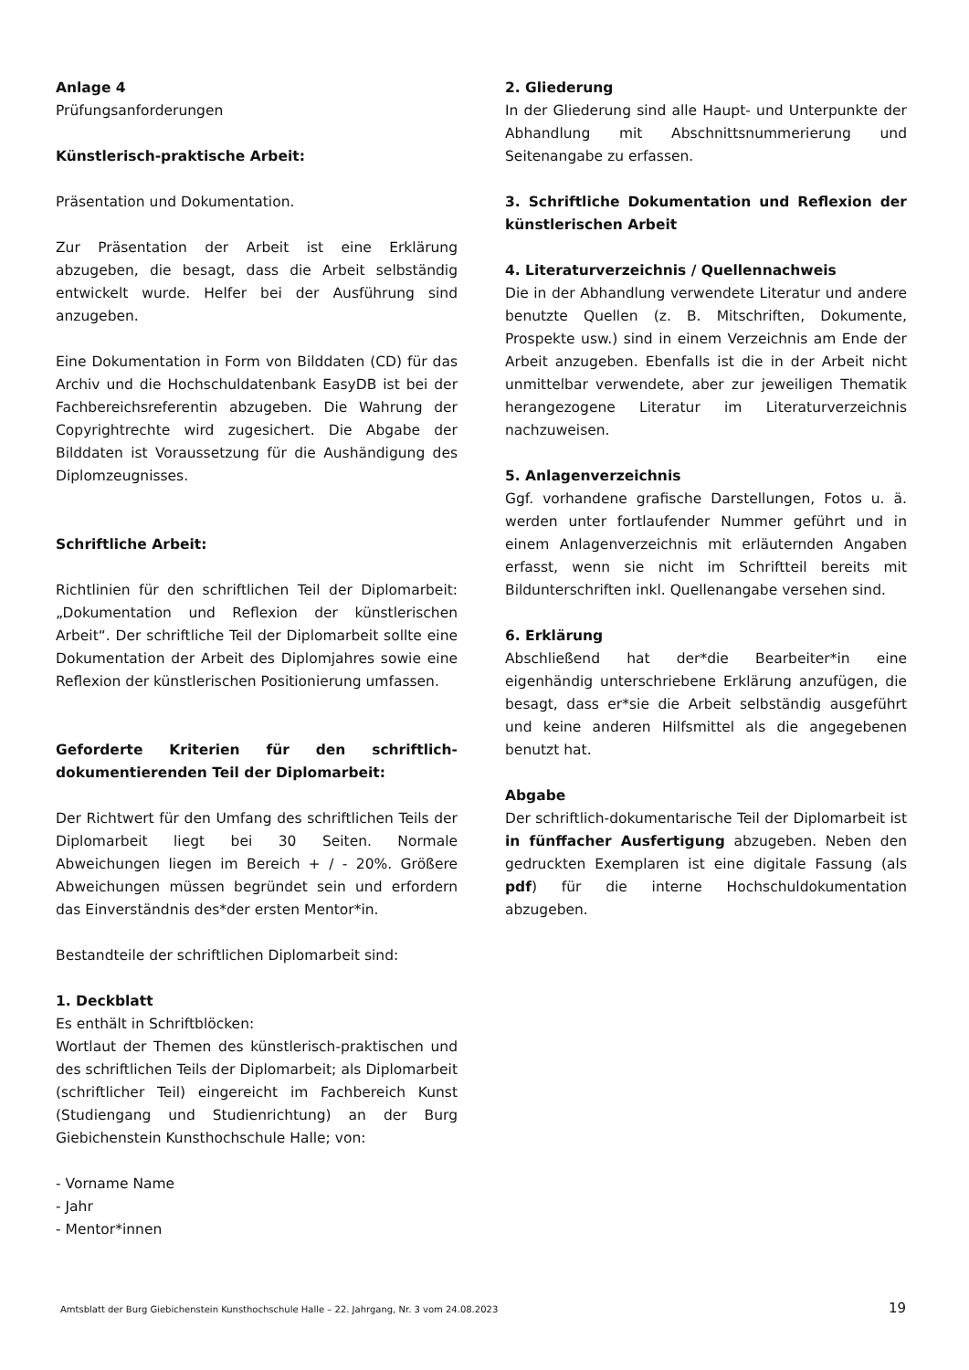Anlage 4
Prüfungsanforderungen
Künstlerisch-praktische Arbeit:
Präsentation und Dokumentation.
Zur Präsentation der Arbeit ist eine Erklärung abzugeben, die besagt, dass die Arbeit selbständig entwickelt wurde. Helfer bei der Ausführung sind anzugeben.
Eine Dokumentation in Form von Bilddaten (CD) für das Archiv und die Hochschuldatenbank EasyDB ist bei der Fachbereichsreferentin abzugeben. Die Wahrung der Copyrightrechte wird zugesichert. Die Abgabe der Bilddaten ist Voraussetzung für die Aushändigung des Diplomzeugnisses.
Schriftliche Arbeit:
Richtlinien für den schriftlichen Teil der Diplomarbeit: „Dokumentation und Reflexion der künstlerischen Arbeit“. Der schriftliche Teil der Diplomarbeit sollte eine Dokumentation der Arbeit des Diplomjahres sowie eine Reflexion der künstlerischen Positionierung umfassen.
Geforderte Kriterien für den schriftlich-dokumentierenden Teil der Diplomarbeit:
Der Richtwert für den Umfang des schriftlichen Teils der Diplomarbeit liegt bei 30 Seiten. Normale Abweichungen liegen im Bereich + / - 20%. Größere Abweichungen müssen begründet sein und erfordern das Einverständnis des*der ersten Mentor*in.
Bestandteile der schriftlichen Diplomarbeit sind:
1. Deckblatt
Es enthält in Schriftblöcken:
Wortlaut der Themen des künstlerisch-praktischen und des schriftlichen Teils der Diplomarbeit; als Diplomarbeit (schriftlicher Teil) eingereicht im Fachbereich Kunst (Studiengang und Studienrichtung) an der Burg Giebichenstein Kunsthochschule Halle; von:
- Vorname Name
- Jahr
- Mentor*innen
2. Gliederung
In der Gliederung sind alle Haupt- und Unterpunkte der Abhandlung mit Abschnittsnummerierung und Seitenangabe zu erfassen.
3. Schriftliche Dokumentation und Reflexion der künstlerischen Arbeit
4. Literaturverzeichnis / Quellennachweis
Die in der Abhandlung verwendete Literatur und andere benutzte Quellen (z. B. Mitschriften, Dokumente, Prospekte usw.) sind in einem Verzeichnis am Ende der Arbeit anzugeben. Ebenfalls ist die in der Arbeit nicht unmittelbar verwendete, aber zur jeweiligen Thematik herangezogene Literatur im Literaturverzeichnis nachzuweisen.
5. Anlagenverzeichnis
Ggf. vorhandene grafische Darstellungen, Fotos u. ä. werden unter fortlaufender Nummer geführt und in einem Anlagenverzeichnis mit erläuternden Angaben erfasst, wenn sie nicht im Schriftteil bereits mit Bildunterschriften inkl. Quellenangabe versehen sind.
6. Erklärung
Abschließend hat der*die Bearbeiter*in eine eigenhändig unterschriebene Erklärung anzufügen, die besagt, dass er*sie die Arbeit selbständig ausgeführt und keine anderen Hilfsmittel als die angegebenen benutzt hat.
Abgabe
Der schriftlich-dokumentarische Teil der Diplomarbeit ist in fünffacher Ausfertigung abzugeben. Neben den gedruckten Exemplaren ist eine digitale Fassung (als pdf) für die interne Hochschuldokumentation abzugeben.
Amtsblatt der Burg Giebichenstein Kunsthochschule Halle – 22. Jahrgang, Nr. 3 vom 24.08.2023 19